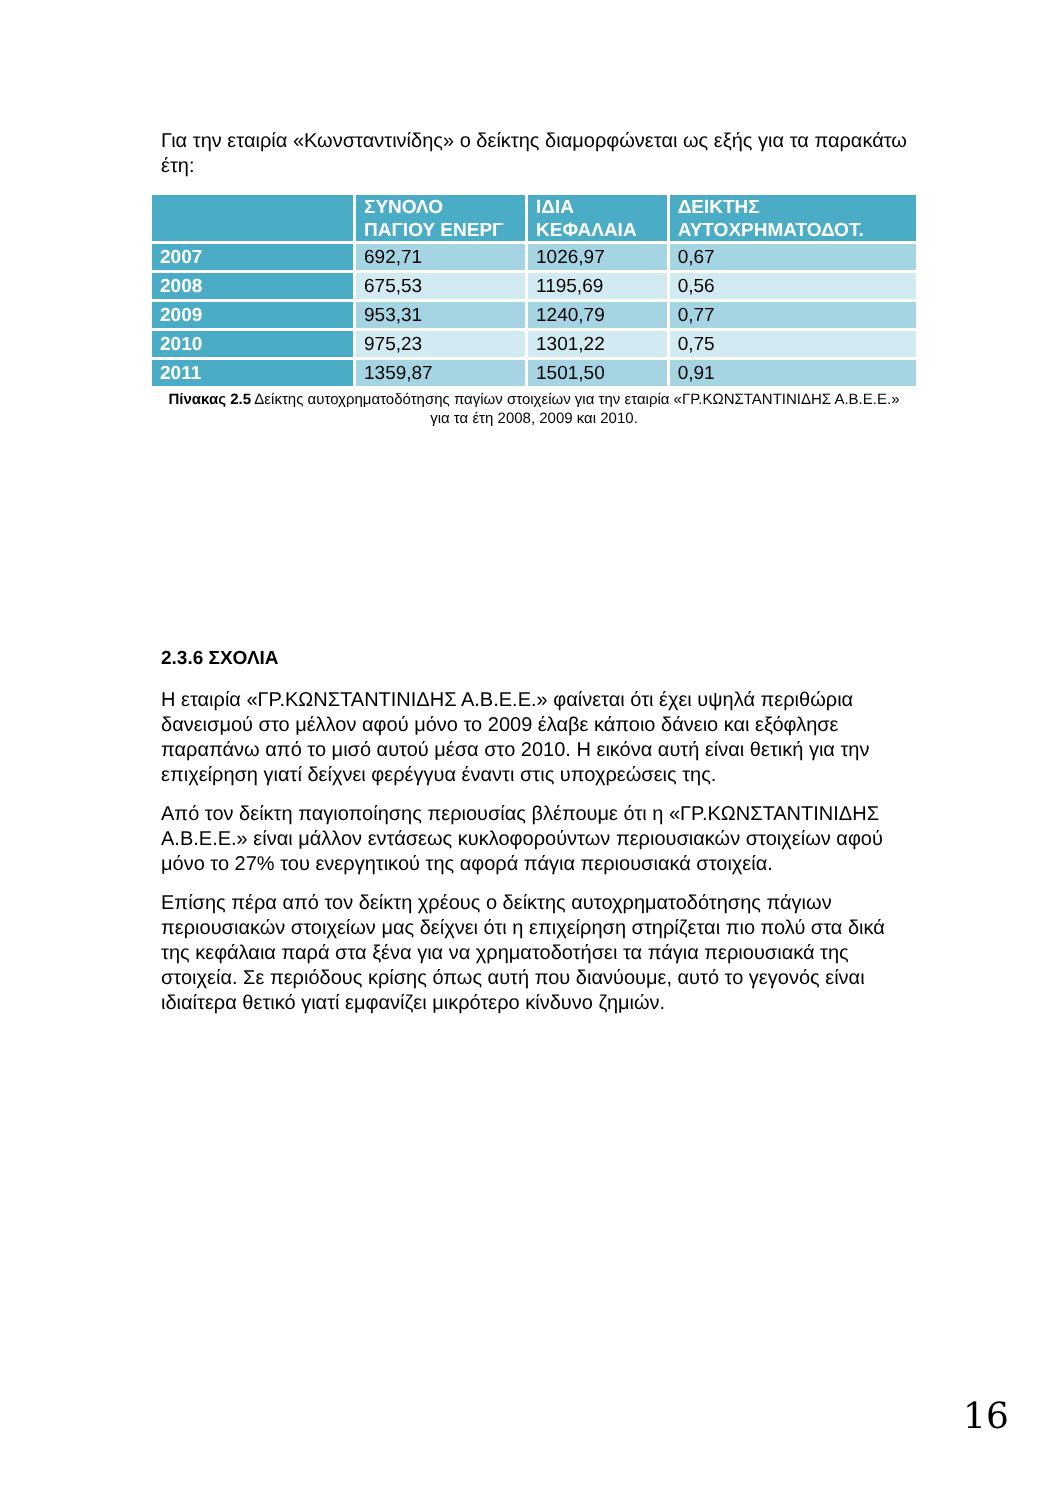Για την εταιρία «Κωνσταντινίδης» ο δείκτης διαμορφώνεται ως εξής για τα παρακάτω έτη:
| | ΣΥΝΟΛΟ ΠΑΓΙΟΥ ΕΝΕΡΓ | ΙΔΙΑ ΚΕΦΑΛΑΙΑ | ΔΕΙΚΤΗΣ ΑΥΤΟΧΡΗΜΑΤΟΔΟΤ. |
| --- | --- | --- | --- |
| 2007 | 692,71 | 1026,97 | 0,67 |
| 2008 | 675,53 | 1195,69 | 0,56 |
| 2009 | 953,31 | 1240,79 | 0,77 |
| 2010 | 975,23 | 1301,22 | 0,75 |
| 2011 | 1359,87 | 1501,50 | 0,91 |
Πίνακας 2.5 Δείκτης αυτοχρηματοδότησης παγίων στοιχείων για την εταιρία «ΓΡ.ΚΩΝΣΤΑΝΤΙΝΙΔΗΣ Α.Β.Ε.Ε.» για τα έτη 2008, 2009 και 2010.
2.3.6 ΣΧΟΛΙΑ
Η εταιρία «ΓΡ.ΚΩΝΣΤΑΝΤΙΝΙΔΗΣ Α.Β.Ε.Ε.» φαίνεται ότι έχει υψηλά περιθώρια δανεισμού στο μέλλον αφού μόνο το 2009 έλαβε κάποιο δάνειο και εξόφλησε παραπάνω από το μισό αυτού μέσα στο 2010. Η εικόνα αυτή είναι θετική για την επιχείρηση γιατί δείχνει φερέγγυα έναντι στις υποχρεώσεις της.
Από τον δείκτη παγιοποίησης περιουσίας βλέπουμε ότι η «ΓΡ.ΚΩΝΣΤΑΝΤΙΝΙΔΗΣ Α.Β.Ε.Ε.» είναι μάλλον εντάσεως κυκλοφορούντων περιουσιακών στοιχείων αφού μόνο το 27% του ενεργητικού της αφορά πάγια περιουσιακά στοιχεία.
Επίσης πέρα από τον δείκτη χρέους ο δείκτης αυτοχρηματοδότησης πάγιων περιουσιακών στοιχείων μας δείχνει ότι η επιχείρηση στηρίζεται πιο πολύ στα δικά της κεφάλαια παρά στα ξένα για να χρηματοδοτήσει τα πάγια περιουσιακά της στοιχεία. Σε περιόδους κρίσης όπως αυτή που διανύουμε, αυτό το γεγονός είναι ιδιαίτερα θετικό γιατί εμφανίζει μικρότερο κίνδυνο ζημιών.
16